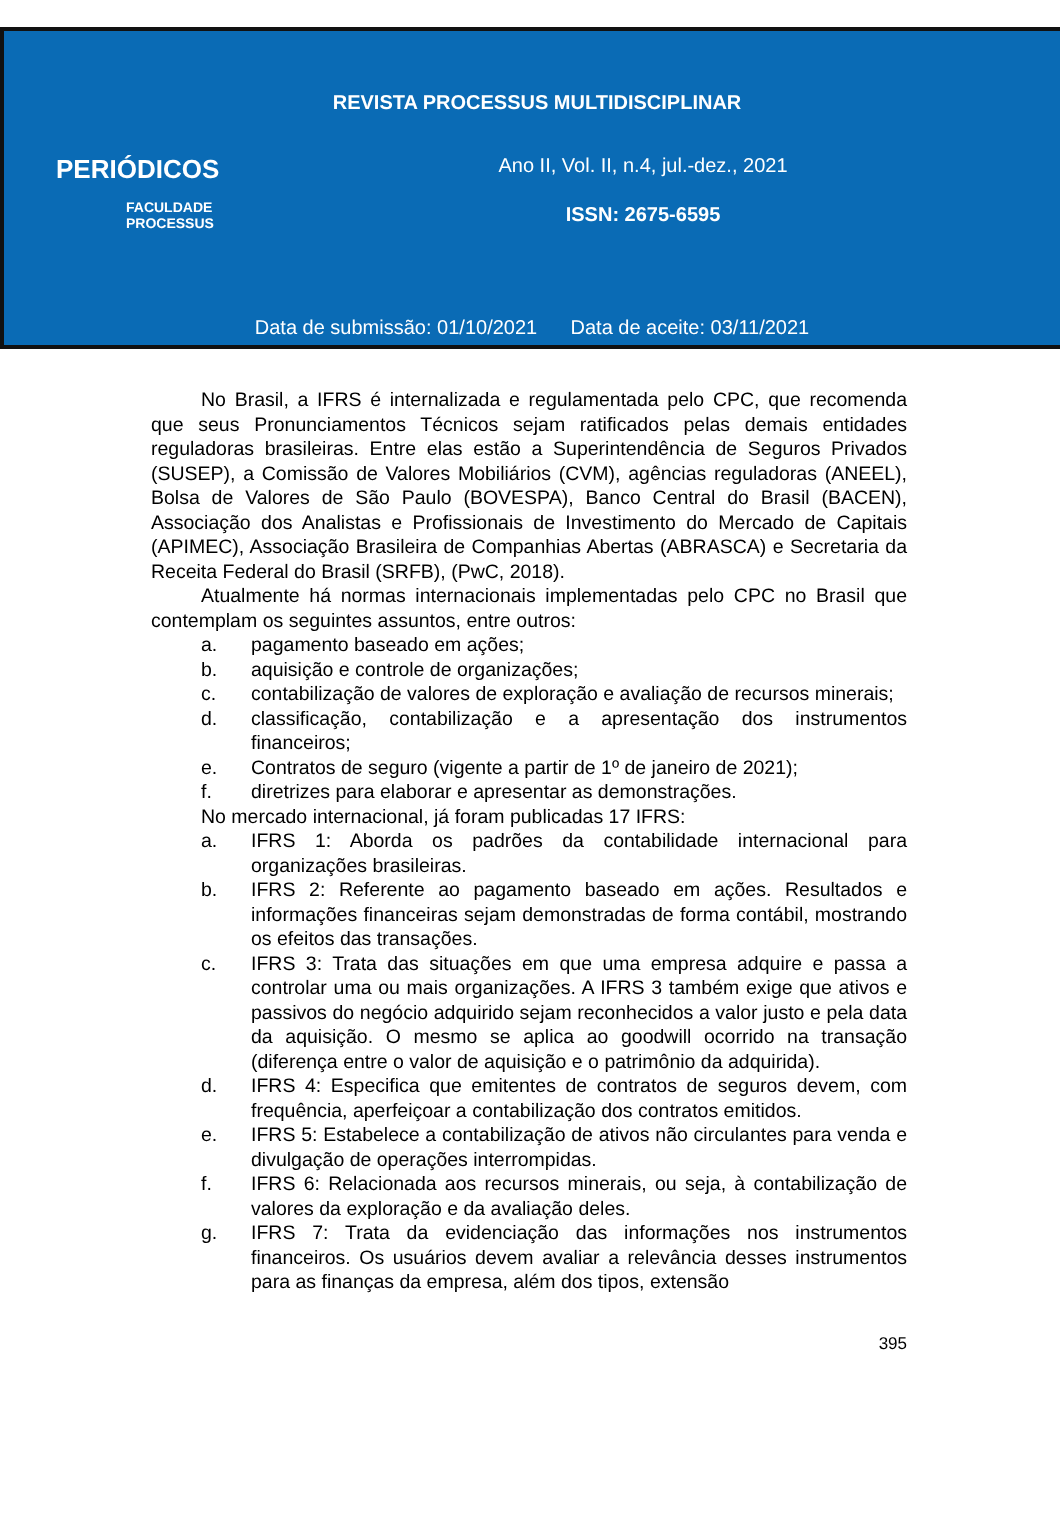REVISTA PROCESSUS MULTIDISCIPLINAR
PERIÓDICOS
FACULDADE PROCESSUS
Ano II, Vol. II, n.4, jul.-dez., 2021
ISSN: 2675-6595
Data de submissão: 01/10/2021 Data de aceite: 03/11/2021
No Brasil, a IFRS é internalizada e regulamentada pelo CPC, que recomenda que seus Pronunciamentos Técnicos sejam ratificados pelas demais entidades reguladoras brasileiras. Entre elas estão a Superintendência de Seguros Privados (SUSEP), a Comissão de Valores Mobiliários (CVM), agências reguladoras (ANEEL), Bolsa de Valores de São Paulo (BOVESPA), Banco Central do Brasil (BACEN), Associação dos Analistas e Profissionais de Investimento do Mercado de Capitais (APIMEC), Associação Brasileira de Companhias Abertas (ABRASCA) e Secretaria da Receita Federal do Brasil (SRFB), (PwC, 2018).
Atualmente há normas internacionais implementadas pelo CPC no Brasil que contemplam os seguintes assuntos, entre outros:
a. pagamento baseado em ações;
b. aquisição e controle de organizações;
c. contabilização de valores de exploração e avaliação de recursos minerais;
d. classificação, contabilização e a apresentação dos instrumentos financeiros;
e. Contratos de seguro (vigente a partir de 1º de janeiro de 2021);
f. diretrizes para elaborar e apresentar as demonstrações.
No mercado internacional, já foram publicadas 17 IFRS:
a. IFRS 1: Aborda os padrões da contabilidade internacional para organizações brasileiras.
b. IFRS 2: Referente ao pagamento baseado em ações. Resultados e informações financeiras sejam demonstradas de forma contábil, mostrando os efeitos das transações.
c. IFRS 3: Trata das situações em que uma empresa adquire e passa a controlar uma ou mais organizações. A IFRS 3 também exige que ativos e passivos do negócio adquirido sejam reconhecidos a valor justo e pela data da aquisição. O mesmo se aplica ao goodwill ocorrido na transação (diferença entre o valor de aquisição e o patrimônio da adquirida).
d. IFRS 4: Especifica que emitentes de contratos de seguros devem, com frequência, aperfeiçoar a contabilização dos contratos emitidos.
e. IFRS 5: Estabelece a contabilização de ativos não circulantes para venda e divulgação de operações interrompidas.
f. IFRS 6: Relacionada aos recursos minerais, ou seja, à contabilização de valores da exploração e da avaliação deles.
g. IFRS 7: Trata da evidenciação das informações nos instrumentos financeiros. Os usuários devem avaliar a relevância desses instrumentos para as finanças da empresa, além dos tipos, extensão
395